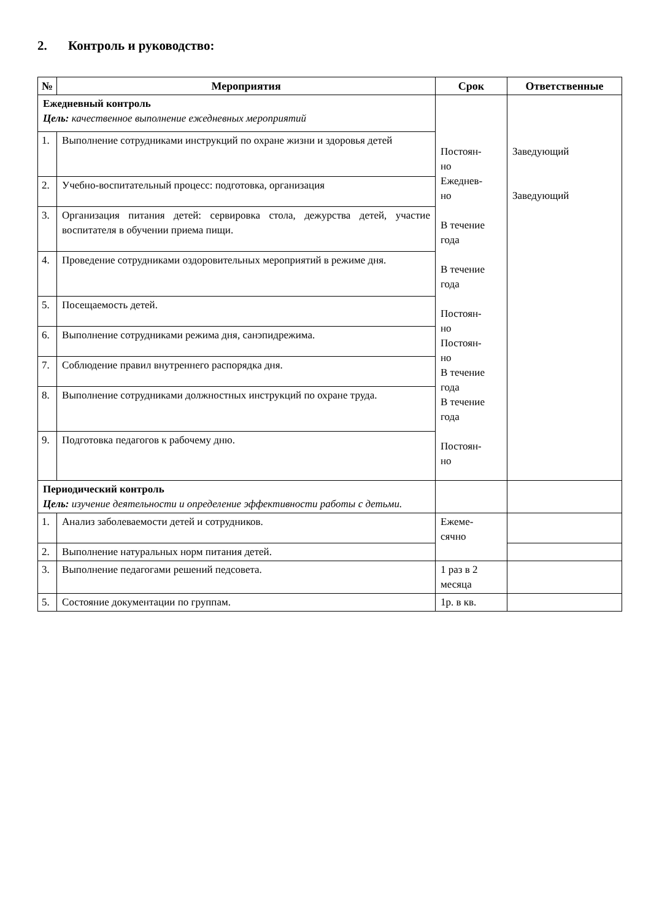2. Контроль и руководство:
| № | Мероприятия | Срок | Ответственные |
| --- | --- | --- | --- |
| Ежедневный контроль Цель: качественное выполнение ежедневных мероприятий | | Постоян- но Ежеднев- но В течение года В течение года Постоян- но Постоян- но В течение года В течение года Постоян- но | Заведующий Заведующий |
| 1. | Выполнение сотрудниками инструкций по охране жизни и здоровья детей | | |
| 2. | Учебно-воспитательный процесс: подготовка, организация | | |
| 3. | Организация питания детей: сервировка стола, дежурства детей, участие воспитателя в обучении приема пищи. | | |
| 4. | Проведение сотрудниками оздоровительных мероприятий в режиме дня. | | |
| 5. | Посещаемость детей. | | |
| 6. | Выполнение сотрудниками режима дня, санэпидрежима. | | |
| 7. | Соблюдение правил внутреннего распорядка дня. | | |
| 8. | Выполнение сотрудниками должностных инструкций по охране труда. | | |
| 9. | Подготовка педагогов к рабочему дню. | | |
| Периодический контроль Цель: изучение деятельности и определение эффективности работы с детьми. | | | |
| 1. | Анализ заболеваемости детей и сотрудников. | Ежеме- сячно | |
| 2. | Выполнение натуральных норм питания детей. | | |
| 3. | Выполнение педагогами решений педсовета. | 1 раз в 2 месяца | |
| 5. | Состояние документации по группам. | 1р. в кв. | |